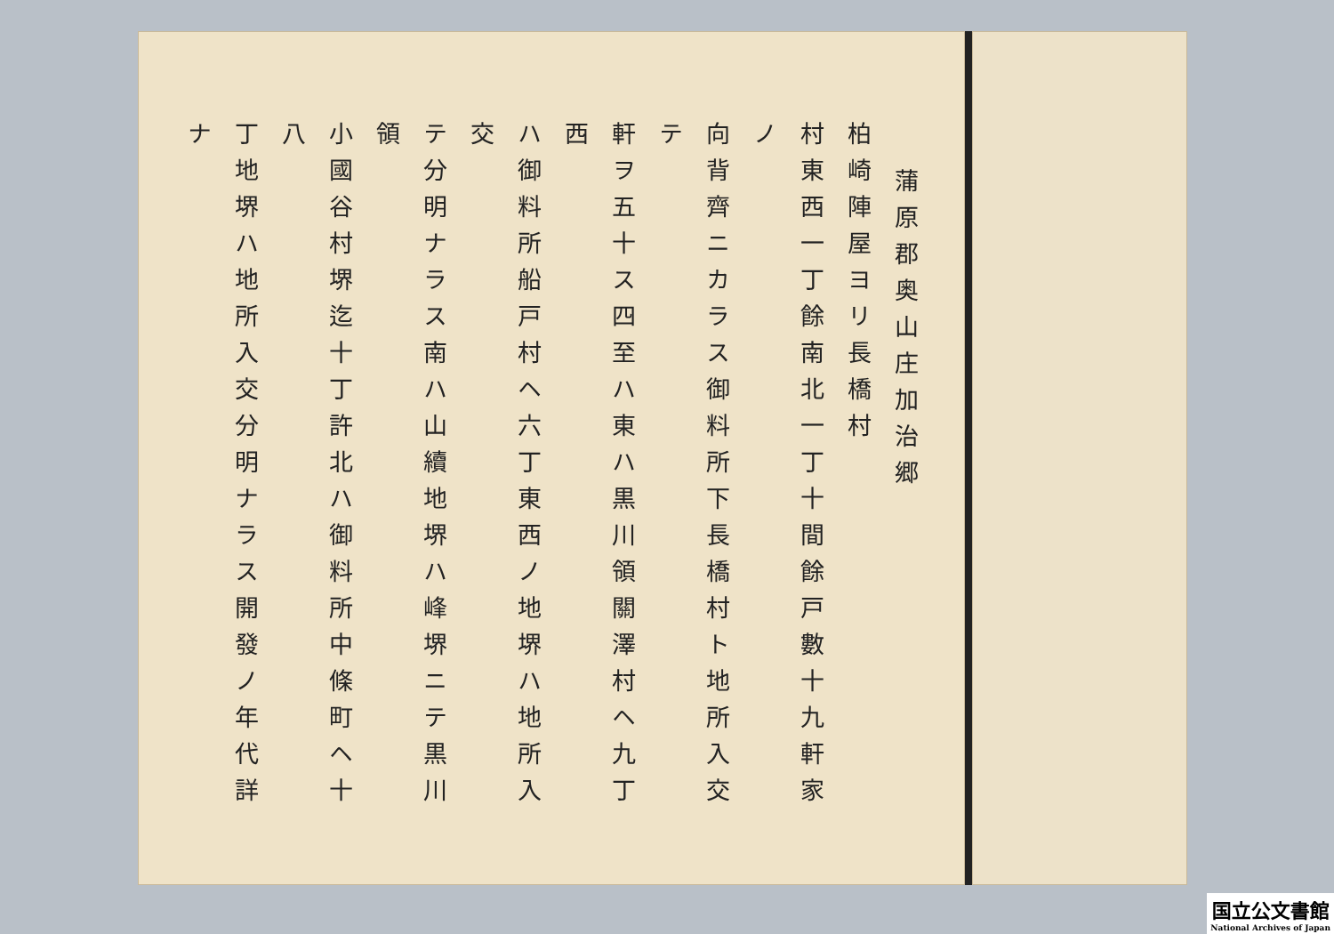蒲原郡奥山庄加治郷
柏崎陣屋ヨリ長橋村
村東西一丁餘南北一丁十間餘戸數十九軒家ノ
向背齊ニカラス御料所下長橋村ト地所入交テ
軒ヲ五十ス四至ハ東ハ黒川領關澤村ヘ九丁西
ハ御料所船戸村ヘ六丁東西ノ地堺ハ地所入交
テ分明ナラス南ハ山續地堺ハ峰堺ニテ黒川領
小國谷村堺迄十丁許北ハ御料所中條町ヘ十八
丁地堺ハ地所入交分明ナラス開發ノ年代詳ナ
国立公文書館
National Archives of Japan